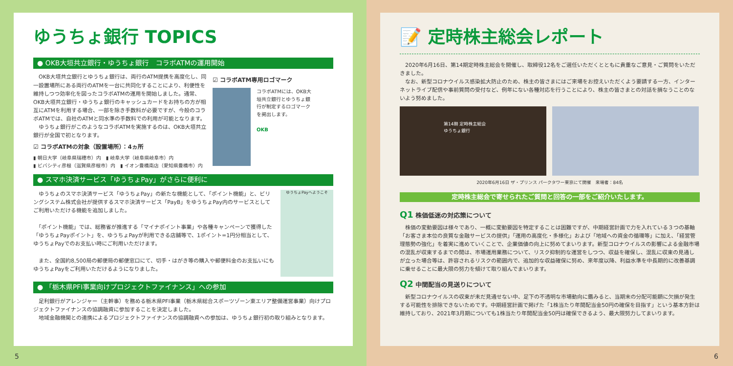ゆうちょ銀行 TOPICS
● OKB大垣共立銀行・ゆうちょ銀行　コラボATMの運用開始
　OKB大垣共立銀行とゆうちょ銀行は、両行のATM提携を高度化し、同一設置場所にある両行のATMを一台に共同化することにより、利便性を維持しつつ効率化を図ったコラボATMの運用を開始しました。通常、OKB大垣共立銀行・ゆうちょ銀行のキャッシュカードをお持ちの方が相互にATMを利用する場合、一部を除き手数料が必要ですが、今般のコラボATMでは、自社のATMと同水準の手数料での利用が可能となります。
　ゆうちょ銀行がこのようなコラボATMを実施するのは、OKB大垣共立銀行が全国で初となります。
☑ コラボATMの対象（設置場所）：4ヵ所
▮ 朝日大学（岐阜県瑞穂市）内　▮ 岐阜大学（岐阜県岐阜市）内
▮ ビバシティ彦根（滋賀県彦根市）内　▮ イオン豊橋南店（愛知県豊橋市）内
☑ コラボATM専用ロゴマーク
コラボATMには、OKB大垣共立銀行とゆうちょ銀行が制定するロゴマークを掲出します。
OKB
● スマホ決済サービス「ゆうちょPay」がさらに便利に
　ゆうちょのスマホ決済サービス「ゆうちょPay」の新たな機能として、「ポイント機能」と、ビリングシステム株式会社が提供するスマホ決済サービス「PayB」をゆうちょPay内のサービスとしてご利用いただける機能を追加しました。
　「ポイント機能」では、総務省が推進する「マイナポイント事業」や各種キャンペーンで獲得した「ゆうちょPayポイント」を、ゆうちょPayが利用できる店舗等で、1ポイント=1円分相当として、ゆうちょPayでのお支払い時にご利用いただけます。
　また、全国約8,500局の郵便局の郵便窓口にて、切手・はがき等の購入や郵便料金のお支払いにもゆうちょPayをご利用いただけるようになりました。
ゆうちょPayへようこそ
● 「栃木県PFI事業向けプロジェクトファイナンス」への参加
　足利銀行がアレンジャー（主幹事）を務める栃木県PFI事業（栃木県総合スポーツゾーン東エリア整備運営事業）向けプロジェクトファイナンスの協調融資に参加することを決定しました。
　地域金融機関との連携によるプロジェクトファイナンスの協調融資への参加は、ゆうちょ銀行初の取り組みとなります。
5
📝 定時株主総会レポート
　2020年6月16日、第14期定時株主総会を開催し、取締役12名をご選任いただくとともに貴重なご意見・ご質問をいただきました。
　なお、新型コロナウイルス感染拡大防止のため、株主の皆さまにはご来場をお控えいただくよう要請する一方、インターネットライブ配信や事前質問の受付など、例年にない各種対応を行うことにより、株主の皆さまとの対話を損なうことのないよう努めました。
第14期 定時株主総会
ゆうちょ銀行
2020年6月16日 ザ・プリンス パークタワー東京にて開催　来場者：84名
定時株主総会で寄せられたご質問と回答の一部をご紹介いたします。
Q1 株価低迷の対応策について
　株価の変動要因は様々であり、一概に変動要因を特定することは困難ですが、中期経営計画で力を入れている３つの基軸「お客さま本位の良質な金融サービスの提供」「運用の高度化・多様化」および「地域への資金の循環等」に加え、「経営管理態勢の強化」を着実に進めていくことで、企業価値の向上に努めてまいります。新型コロナウイルスの影響による金融市場の混乱が収束するまでの間は、市場運用業務について、リスク抑制的な運営をしつつ、収益を確保し、混乱に収束の見通しが立った場合等は、許容されるリスクの範囲内で、追加的な収益確保に努め、来年度以降、利益水準を中長期的に改善基調に乗せることに最大限の努力を傾けて取り組んでまいります。
Q2 中間配当の見送りについて
　新型コロナウイルスの収束が未だ見通せない中、足下の不透明な市場動向に鑑みると、当期末の分配可能額に欠損が発生する可能性を排除できないためです。中期経営計画で掲げた「1株当たり年間配当金50円の確保を目指す」という基本方針は維持しており、2021年3月期についても1株当たり年間配当金50円は確保できるよう、最大限努力してまいります。
6